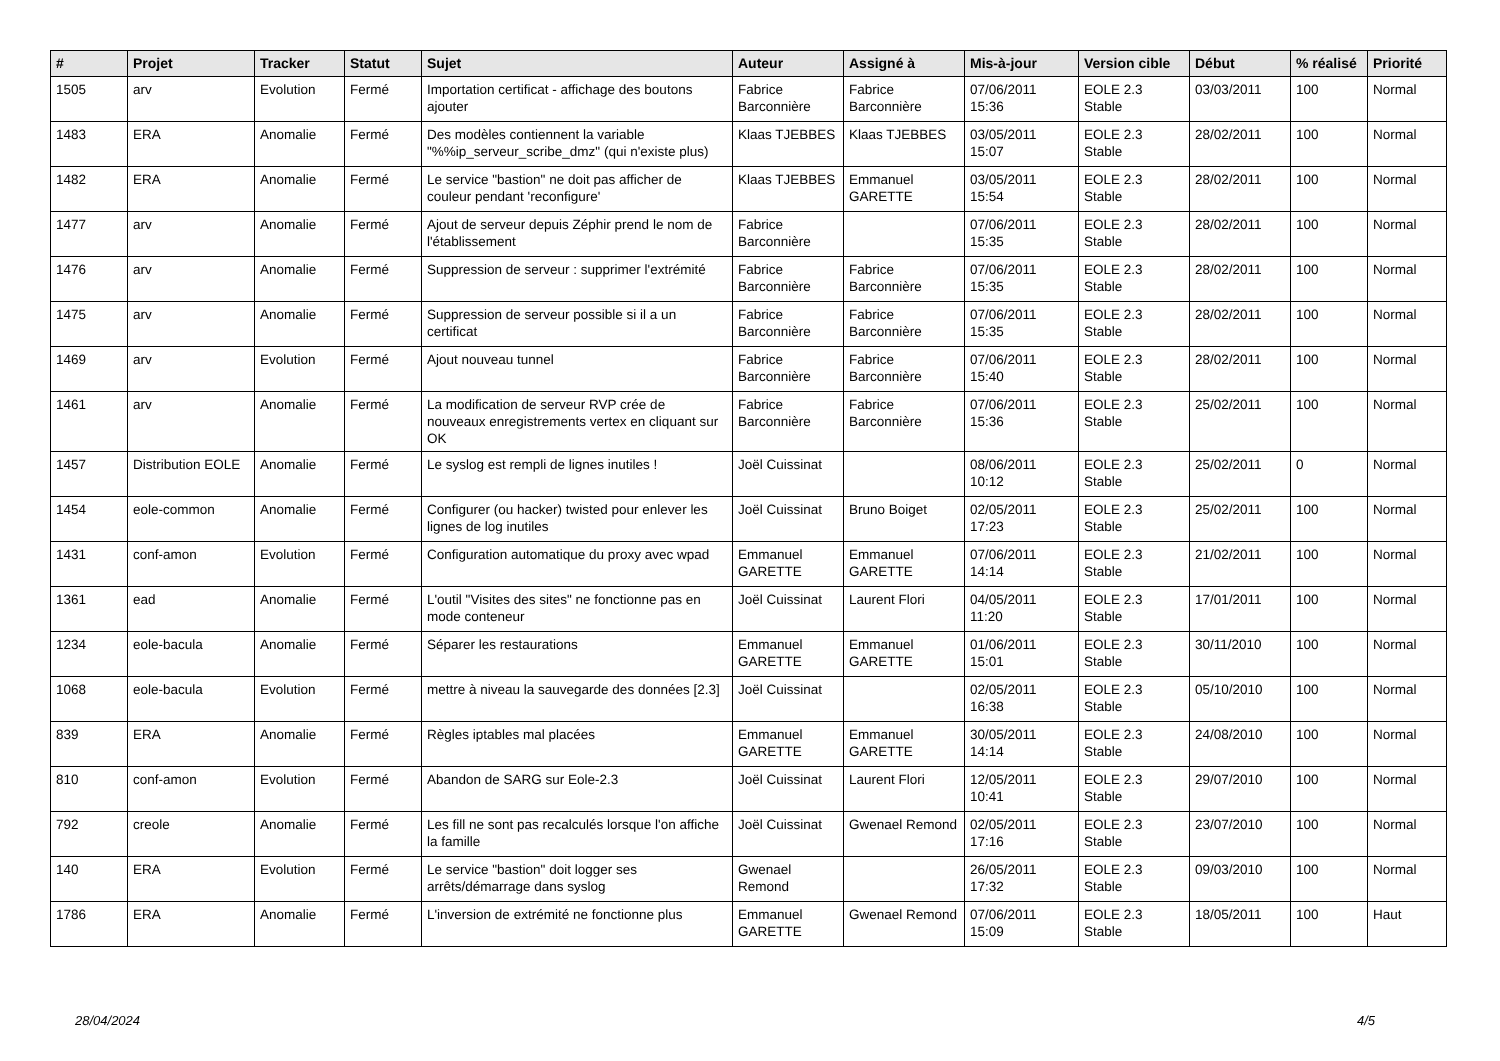| # | Projet | Tracker | Statut | Sujet | Auteur | Assigné à | Mis-à-jour | Version cible | Début | % réalisé | Priorité |
| --- | --- | --- | --- | --- | --- | --- | --- | --- | --- | --- | --- |
| 1505 | arv | Evolution | Fermé | Importation certificat - affichage des boutons ajouter | Fabrice Barconnière | Fabrice Barconnière | 07/06/2011 15:36 | EOLE 2.3 Stable | 03/03/2011 | 100 | Normal |
| 1483 | ERA | Anomalie | Fermé | Des modèles contiennent la variable "%%ip_serveur_scribe_dmz" (qui n'existe plus) | Klaas TJEBBES | Klaas TJEBBES | 03/05/2011 15:07 | EOLE 2.3 Stable | 28/02/2011 | 100 | Normal |
| 1482 | ERA | Anomalie | Fermé | Le service "bastion" ne doit pas afficher de couleur pendant 'reconfigure' | Klaas TJEBBES | Emmanuel GARETTE | 03/05/2011 15:54 | EOLE 2.3 Stable | 28/02/2011 | 100 | Normal |
| 1477 | arv | Anomalie | Fermé | Ajout de serveur depuis Zéphir prend le nom de l'établissement | Fabrice Barconnière | | 07/06/2011 15:35 | EOLE 2.3 Stable | 28/02/2011 | 100 | Normal |
| 1476 | arv | Anomalie | Fermé | Suppression de serveur : supprimer l'extrémité | Fabrice Barconnière | Fabrice Barconnière | 07/06/2011 15:35 | EOLE 2.3 Stable | 28/02/2011 | 100 | Normal |
| 1475 | arv | Anomalie | Fermé | Suppression de serveur possible si il a un certificat | Fabrice Barconnière | Fabrice Barconnière | 07/06/2011 15:35 | EOLE 2.3 Stable | 28/02/2011 | 100 | Normal |
| 1469 | arv | Evolution | Fermé | Ajout nouveau tunnel | Fabrice Barconnière | Fabrice Barconnière | 07/06/2011 15:40 | EOLE 2.3 Stable | 28/02/2011 | 100 | Normal |
| 1461 | arv | Anomalie | Fermé | La modification de serveur RVP crée de nouveaux enregistrements vertex en cliquant sur OK | Fabrice Barconnière | Fabrice Barconnière | 07/06/2011 15:36 | EOLE 2.3 Stable | 25/02/2011 | 100 | Normal |
| 1457 | Distribution EOLE | Anomalie | Fermé | Le syslog est rempli de lignes inutiles ! | Joël Cuissinat | | 08/06/2011 10:12 | EOLE 2.3 Stable | 25/02/2011 | 0 | Normal |
| 1454 | eole-common | Anomalie | Fermé | Configurer (ou hacker) twisted pour enlever les lignes de log inutiles | Joël Cuissinat | Bruno Boiget | 02/05/2011 17:23 | EOLE 2.3 Stable | 25/02/2011 | 100 | Normal |
| 1431 | conf-amon | Evolution | Fermé | Configuration automatique du proxy avec wpad | Emmanuel GARETTE | Emmanuel GARETTE | 07/06/2011 14:14 | EOLE 2.3 Stable | 21/02/2011 | 100 | Normal |
| 1361 | ead | Anomalie | Fermé | L'outil "Visites des sites" ne fonctionne pas en mode conteneur | Joël Cuissinat | Laurent Flori | 04/05/2011 11:20 | EOLE 2.3 Stable | 17/01/2011 | 100 | Normal |
| 1234 | eole-bacula | Anomalie | Fermé | Séparer les restaurations | Emmanuel GARETTE | Emmanuel GARETTE | 01/06/2011 15:01 | EOLE 2.3 Stable | 30/11/2010 | 100 | Normal |
| 1068 | eole-bacula | Evolution | Fermé | mettre à niveau la sauvegarde des données [2.3] | Joël Cuissinat | | 02/05/2011 16:38 | EOLE 2.3 Stable | 05/10/2010 | 100 | Normal |
| 839 | ERA | Anomalie | Fermé | Règles iptables mal placées | Emmanuel GARETTE | Emmanuel GARETTE | 30/05/2011 14:14 | EOLE 2.3 Stable | 24/08/2010 | 100 | Normal |
| 810 | conf-amon | Evolution | Fermé | Abandon de SARG sur Eole-2.3 | Joël Cuissinat | Laurent Flori | 12/05/2011 10:41 | EOLE 2.3 Stable | 29/07/2010 | 100 | Normal |
| 792 | creole | Anomalie | Fermé | Les fill ne sont pas recalculés lorsque l'on affiche la famille | Joël Cuissinat | Gwenael Remond | 02/05/2011 17:16 | EOLE 2.3 Stable | 23/07/2010 | 100 | Normal |
| 140 | ERA | Evolution | Fermé | Le service "bastion" doit logger ses arrêts/démarrage dans syslog | Gwenael Remond | | 26/05/2011 17:32 | EOLE 2.3 Stable | 09/03/2010 | 100 | Normal |
| 1786 | ERA | Anomalie | Fermé | L'inversion de extrémité ne fonctionne plus | Emmanuel GARETTE | Gwenael Remond | 07/06/2011 15:09 | EOLE 2.3 Stable | 18/05/2011 | 100 | Haut |
28/04/2024 4/5